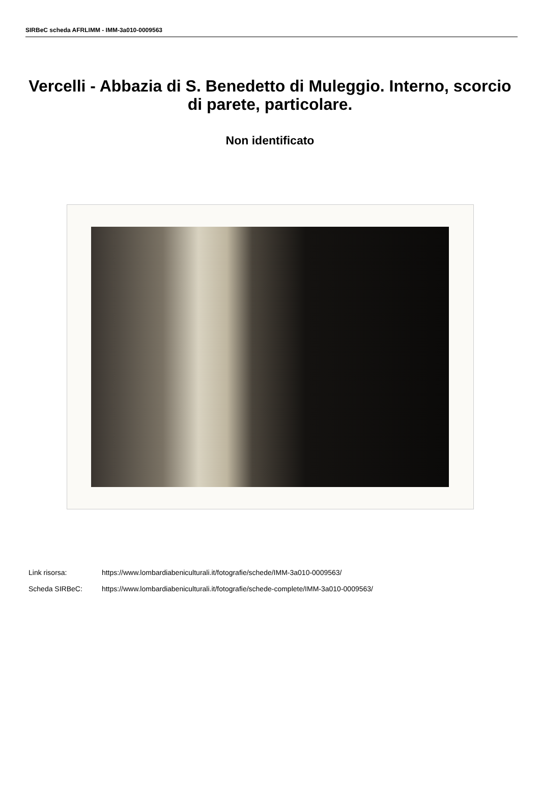SIRBeC scheda AFRLIMM - IMM-3a010-0009563
Vercelli - Abbazia di S. Benedetto di Muleggio. Interno, scorcio di parete, particolare.
Non identificato
Link risorsa: https://www.lombardiabeniculturali.it/fotografie/schede/IMM-3a010-0009563/
Scheda SIRBeC: https://www.lombardiabeniculturali.it/fotografie/schede-complete/IMM-3a010-0009563/